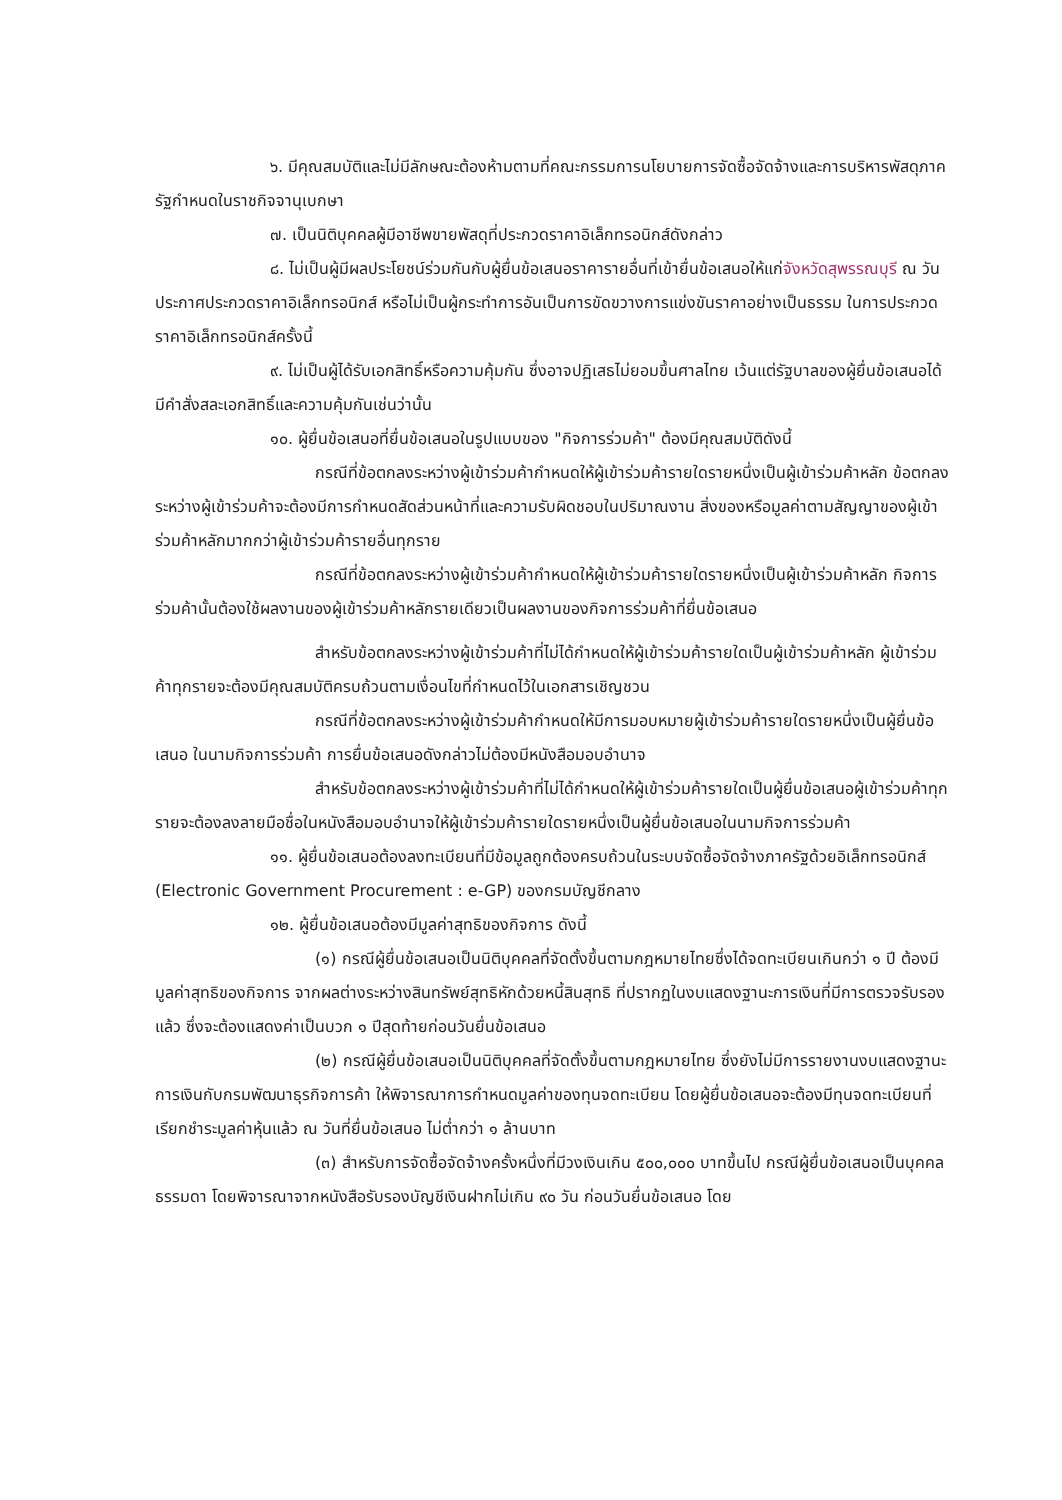๖. มีคุณสมบัติและไม่มีลักษณะต้องห้ามตามที่คณะกรรมการนโยบายการจัดซื้อจัดจ้างและการบริหารพัสดุภาครัฐกำหนดในราชกิจจานุเบกษา
๗. เป็นนิติบุคคลผู้มีอาชีพขายพัสดุที่ประกวดราคาอิเล็กทรอนิกส์ดังกล่าว
๘. ไม่เป็นผู้มีผลประโยชน์ร่วมกันกับผู้ยื่นข้อเสนอราคารายอื่นที่เข้ายื่นข้อเสนอให้แก่จังหวัดสุพรรณบุรี ณ วันประกาศประกวดราคาอิเล็กทรอนิกส์ หรือไม่เป็นผู้กระทำการอันเป็นการขัดขวางการแข่งขันราคาอย่างเป็นธรรม ในการประกวดราคาอิเล็กทรอนิกส์ครั้งนี้
๙. ไม่เป็นผู้ได้รับเอกสิทธิ์หรือความคุ้มกัน ซึ่งอาจปฏิเสธไม่ยอมขึ้นศาลไทย เว้นแต่รัฐบาลของผู้ยื่นข้อเสนอได้มีคำสั่งสละเอกสิทธิ์และความคุ้มกันเช่นว่านั้น
๑๐. ผู้ยื่นข้อเสนอที่ยื่นข้อเสนอในรูปแบบของ "กิจการร่วมค้า" ต้องมีคุณสมบัติดังนี้
กรณีที่ข้อตกลงระหว่างผู้เข้าร่วมค้ากำหนดให้ผู้เข้าร่วมค้ารายใดรายหนึ่งเป็นผู้เข้าร่วมค้าหลัก ข้อตกลงระหว่างผู้เข้าร่วมค้าจะต้องมีการกำหนดสัดส่วนหน้าที่และความรับผิดชอบในปริมาณงาน สิ่งของหรือมูลค่าตามสัญญาของผู้เข้าร่วมค้าหลักมากกว่าผู้เข้าร่วมค้ารายอื่นทุกราย
กรณีที่ข้อตกลงระหว่างผู้เข้าร่วมค้ากำหนดให้ผู้เข้าร่วมค้ารายใดรายหนึ่งเป็นผู้เข้าร่วมค้าหลัก กิจการร่วมค้านั้นต้องใช้ผลงานของผู้เข้าร่วมค้าหลักรายเดียวเป็นผลงานของกิจการร่วมค้าที่ยื่นข้อเสนอ
สำหรับข้อตกลงระหว่างผู้เข้าร่วมค้าที่ไม่ได้กำหนดให้ผู้เข้าร่วมค้ารายใดเป็นผู้เข้าร่วมค้าหลัก ผู้เข้าร่วมค้าทุกรายจะต้องมีคุณสมบัติครบถ้วนตามเงื่อนไขที่กำหนดไว้ในเอกสารเชิญชวน
กรณีที่ข้อตกลงระหว่างผู้เข้าร่วมค้ากำหนดให้มีการมอบหมายผู้เข้าร่วมค้ารายใดรายหนึ่งเป็นผู้ยื่นข้อเสนอ ในนามกิจการร่วมค้า การยื่นข้อเสนอดังกล่าวไม่ต้องมีหนังสือมอบอำนาจ
สำหรับข้อตกลงระหว่างผู้เข้าร่วมค้าที่ไม่ได้กำหนดให้ผู้เข้าร่วมค้ารายใดเป็นผู้ยื่นข้อเสนอผู้เข้าร่วมค้าทุกรายจะต้องลงลายมือชื่อในหนังสือมอบอำนาจให้ผู้เข้าร่วมค้ารายใดรายหนึ่งเป็นผู้ยื่นข้อเสนอในนามกิจการร่วมค้า
๑๑. ผู้ยื่นข้อเสนอต้องลงทะเบียนที่มีข้อมูลถูกต้องครบถ้วนในระบบจัดซื้อจัดจ้างภาครัฐด้วยอิเล็กทรอนิกส์ (Electronic Government Procurement : e-GP) ของกรมบัญชีกลาง
๑๒. ผู้ยื่นข้อเสนอต้องมีมูลค่าสุทธิของกิจการ ดังนี้
(๑) กรณีผู้ยื่นข้อเสนอเป็นนิติบุคคลที่จัดตั้งขึ้นตามกฎหมายไทยซึ่งได้จดทะเบียนเกินกว่า ๑ ปี ต้องมีมูลค่าสุทธิของกิจการ จากผลต่างระหว่างสินทรัพย์สุทธิหักด้วยหนี้สินสุทธิ ที่ปรากฏในงบแสดงฐานะการเงินที่มีการตรวจรับรองแล้ว ซึ่งจะต้องแสดงค่าเป็นบวก ๑ ปีสุดท้ายก่อนวันยื่นข้อเสนอ
(๒) กรณีผู้ยื่นข้อเสนอเป็นนิติบุคคลที่จัดตั้งขึ้นตามกฎหมายไทย ซึ่งยังไม่มีการรายงานงบแสดงฐานะการเงินกับกรมพัฒนาธุรกิจการค้า ให้พิจารณาการกำหนดมูลค่าของทุนจดทะเบียน โดยผู้ยื่นข้อเสนอจะต้องมีทุนจดทะเบียนที่เรียกชำระมูลค่าหุ้นแล้ว ณ วันที่ยื่นข้อเสนอ ไม่ต่ำกว่า ๑ ล้านบาท
(๓) สำหรับการจัดซื้อจัดจ้างครั้งหนึ่งที่มีวงเงินเกิน ๕๐๐,๐๐๐ บาทขึ้นไป กรณีผู้ยื่นข้อเสนอเป็นบุคคลธรรมดา โดยพิจารณาจากหนังสือรับรองบัญชีเงินฝากไม่เกิน ๙๐ วัน ก่อนวันยื่นข้อเสนอ โดย